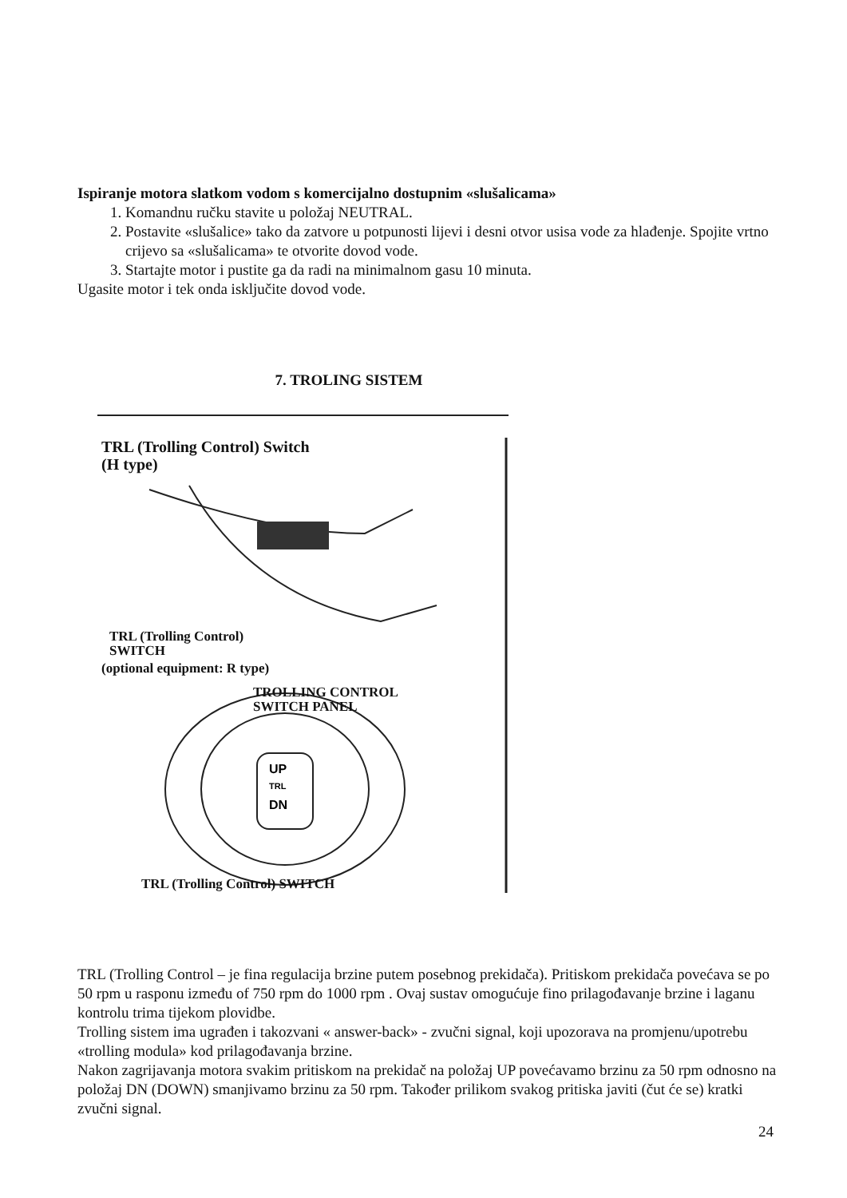Ispiranje motora slatkom vodom s komercijalno dostupnim «slušalicama»
1. Komandnu ručku stavite u položaj NEUTRAL.
2. Postavite «slušalice» tako da zatvore u potpunosti lijevi i desni otvor usisa vode za hlađenje. Spojite vrtno crijevo sa «slušalicama» te otvorite dovod vode.
3. Startajte motor i pustite ga da radi na minimalnom gasu 10 minuta.
Ugasite motor i tek onda isključite dovod vode.
7. TROLING SISTEM
UP
TRL
DN
TRL (Trolling Control) Switch
(H type)
TRL (Trolling Control)
SWITCH
(optional equipment: R type)
TROLLING CONTROL
SWITCH PANEL
TRL (Trolling Control) SWITCH
TRL (Trolling Control – je fina regulacija brzine putem posebnog prekidača). Pritiskom prekidača povećava se po 50 rpm u rasponu između of 750 rpm do 1000 rpm . Ovaj sustav omogućuje fino prilagođavanje brzine i laganu kontrolu trima tijekom plovidbe.
Trolling sistem ima ugrađen i takozvani « answer-back» - zvučni signal, koji upozorava na promjenu/upotrebu «trolling modula» kod prilagođavanja brzine.
Nakon zagrijavanja motora svakim pritiskom na prekidač na položaj UP povećavamo brzinu za 50 rpm odnosno na položaj DN (DOWN) smanjivamo brzinu za 50 rpm. Također prilikom svakog pritiska javiti (čut će se) kratki zvučni signal.
24